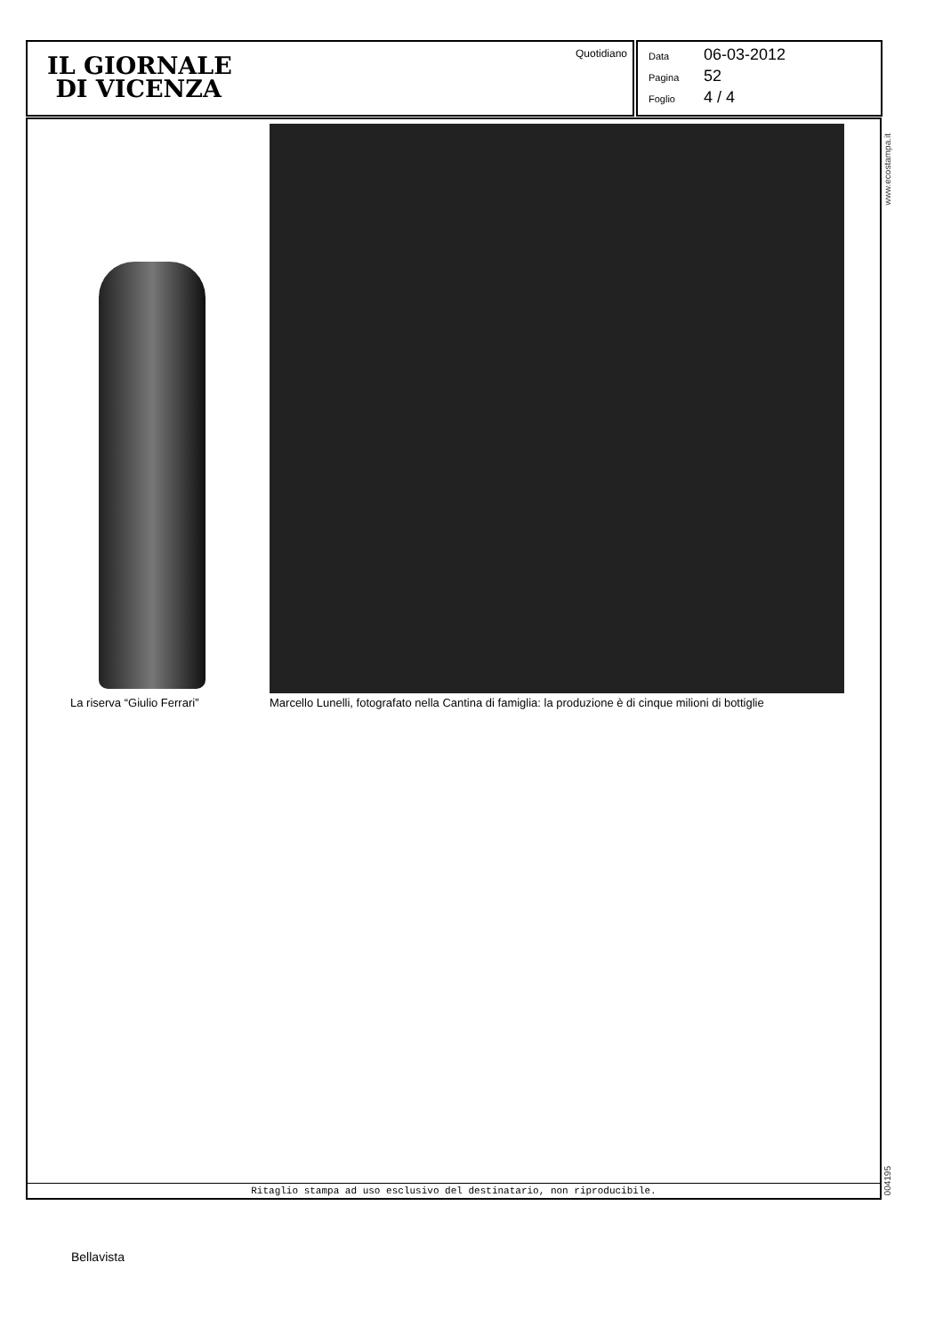IL GIORNALE
DI VICENZA
Quotidiano
Data 06-03-2012
Pagina 52
Foglio 4 / 4
La riserva “Giulio Ferrari”
Marcello Lunelli, fotografato nella Cantina di famiglia: la produzione è di cinque milioni di bottiglie
Ritaglio stampa ad uso esclusivo del destinatario, non riproducibile.
www.ecostampa.it
004195
Bellavista